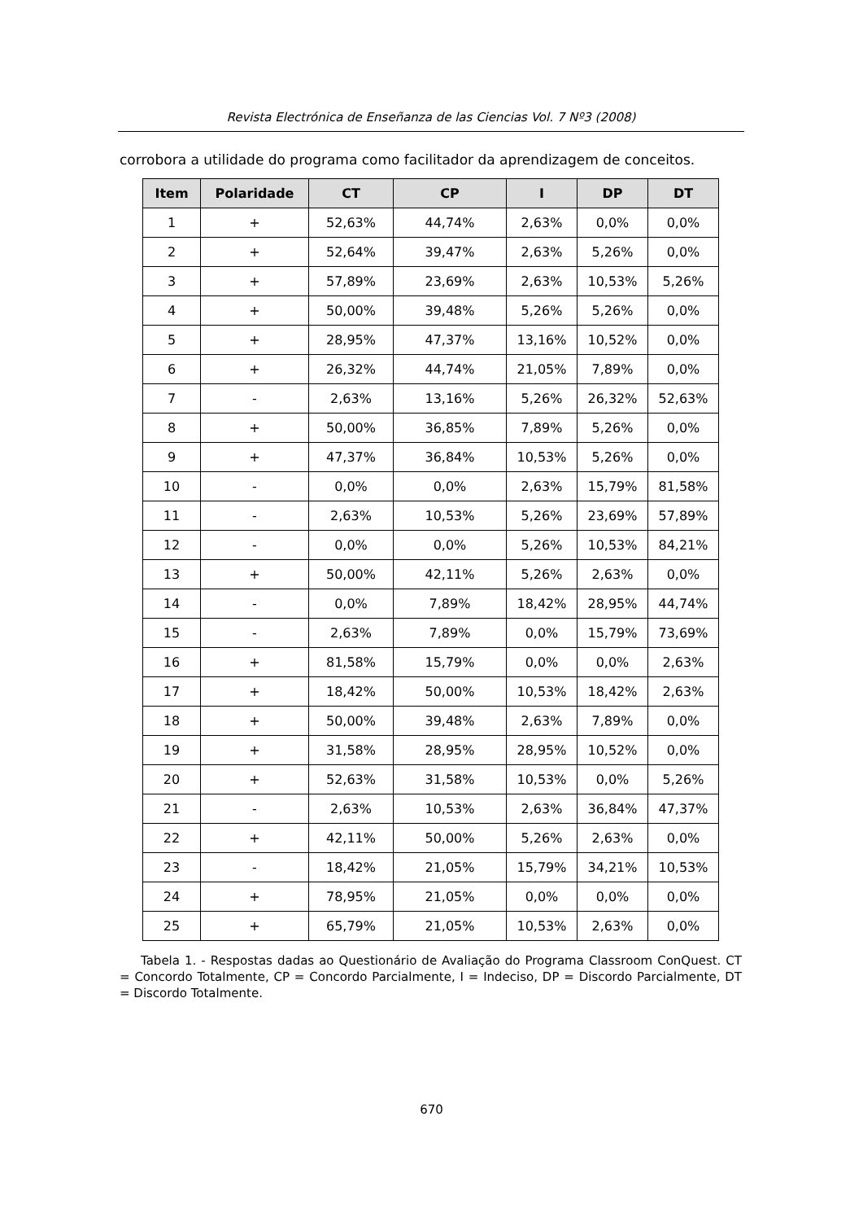Revista Electrónica de Enseñanza de las Ciencias Vol. 7 Nº3 (2008)
corrobora a utilidade do programa como facilitador da aprendizagem de conceitos.
| Item | Polaridade | CT | CP | I | DP | DT |
| --- | --- | --- | --- | --- | --- | --- |
| 1 | + | 52,63% | 44,74% | 2,63% | 0,0% | 0,0% |
| 2 | + | 52,64% | 39,47% | 2,63% | 5,26% | 0,0% |
| 3 | + | 57,89% | 23,69% | 2,63% | 10,53% | 5,26% |
| 4 | + | 50,00% | 39,48% | 5,26% | 5,26% | 0,0% |
| 5 | + | 28,95% | 47,37% | 13,16% | 10,52% | 0,0% |
| 6 | + | 26,32% | 44,74% | 21,05% | 7,89% | 0,0% |
| 7 | - | 2,63% | 13,16% | 5,26% | 26,32% | 52,63% |
| 8 | + | 50,00% | 36,85% | 7,89% | 5,26% | 0,0% |
| 9 | + | 47,37% | 36,84% | 10,53% | 5,26% | 0,0% |
| 10 | - | 0,0% | 0,0% | 2,63% | 15,79% | 81,58% |
| 11 | - | 2,63% | 10,53% | 5,26% | 23,69% | 57,89% |
| 12 | - | 0,0% | 0,0% | 5,26% | 10,53% | 84,21% |
| 13 | + | 50,00% | 42,11% | 5,26% | 2,63% | 0,0% |
| 14 | - | 0,0% | 7,89% | 18,42% | 28,95% | 44,74% |
| 15 | - | 2,63% | 7,89% | 0,0% | 15,79% | 73,69% |
| 16 | + | 81,58% | 15,79% | 0,0% | 0,0% | 2,63% |
| 17 | + | 18,42% | 50,00% | 10,53% | 18,42% | 2,63% |
| 18 | + | 50,00% | 39,48% | 2,63% | 7,89% | 0,0% |
| 19 | + | 31,58% | 28,95% | 28,95% | 10,52% | 0,0% |
| 20 | + | 52,63% | 31,58% | 10,53% | 0,0% | 5,26% |
| 21 | - | 2,63% | 10,53% | 2,63% | 36,84% | 47,37% |
| 22 | + | 42,11% | 50,00% | 5,26% | 2,63% | 0,0% |
| 23 | - | 18,42% | 21,05% | 15,79% | 34,21% | 10,53% |
| 24 | + | 78,95% | 21,05% | 0,0% | 0,0% | 0,0% |
| 25 | + | 65,79% | 21,05% | 10,53% | 2,63% | 0,0% |
Tabela 1. - Respostas dadas ao Questionário de Avaliação do Programa Classroom ConQuest. CT = Concordo Totalmente, CP = Concordo Parcialmente, I = Indeciso, DP = Discordo Parcialmente, DT = Discordo Totalmente.
670